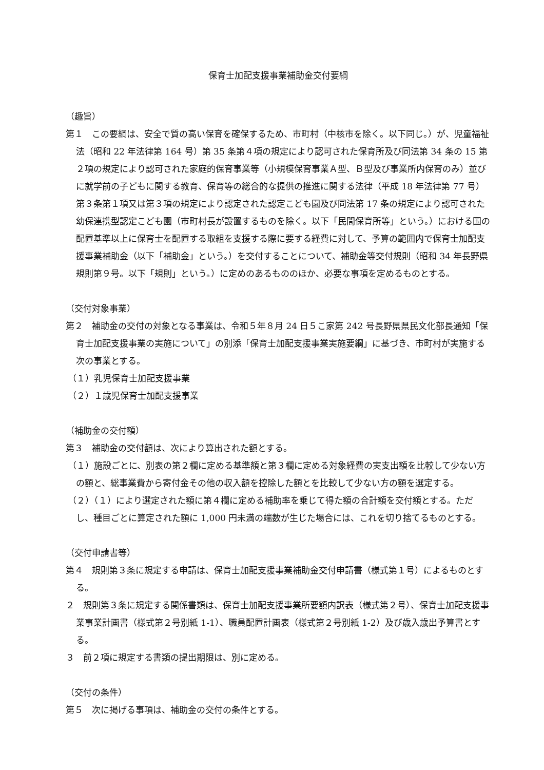保育士加配支援事業補助金交付要綱
（趣旨）
第１　この要綱は、安全で質の高い保育を確保するため、市町村（中核市を除く。以下同じ。）が、児童福祉法（昭和 22 年法律第 164 号）第 35 条第４項の規定により認可された保育所及び同法第 34 条の 15 第２項の規定により認可された家庭的保育事業等（小規模保育事業Ａ型、Ｂ型及び事業所内保育のみ）並びに就学前の子どもに関する教育、保育等の総合的な提供の推進に関する法律（平成 18 年法律第 77 号）第３条第１項又は第３項の規定により認定された認定こども園及び同法第 17 条の規定により認可された幼保連携型認定こども園（市町村長が設置するものを除く。以下「民間保育所等」という。）における国の配置基準以上に保育士を配置する取組を支援する際に要する経費に対して、予算の範囲内で保育士加配支援事業補助金（以下「補助金」という。）を交付することについて、補助金等交付規則（昭和 34 年長野県規則第９号。以下「規則」という。）に定めのあるもののほか、必要な事項を定めるものとする。
（交付対象事業）
第２　補助金の交付の対象となる事業は、令和５年８月 24 日５こ家第 242 号長野県県民文化部長通知「保育士加配支援事業の実施について」の別添「保育士加配支援事業実施要綱」に基づき、市町村が実施する次の事業とする。
（１）乳児保育士加配支援事業
（２）１歳児保育士加配支援事業
（補助金の交付額）
第３　補助金の交付額は、次により算出された額とする。
（１）施設ごとに、別表の第２欄に定める基準額と第３欄に定める対象経費の実支出額を比較して少ない方の額と、総事業費から寄付金その他の収入額を控除した額とを比較して少ない方の額を選定する。
（２）（１）により選定された額に第４欄に定める補助率を乗じて得た額の合計額を交付額とする。ただし、種目ごとに算定された額に 1,000 円未満の端数が生じた場合には、これを切り捨てるものとする。
（交付申請書等）
第４　規則第３条に規定する申請は、保育士加配支援事業補助金交付申請書（様式第１号）によるものとする。
２　規則第３条に規定する関係書類は、保育士加配支援事業所要額内訳表（様式第２号）、保育士加配支援事業事業計画書（様式第２号別紙 1-1）、職員配置計画表（様式第２号別紙 1-2）及び歳入歳出予算書とする。
３　前２項に規定する書類の提出期限は、別に定める。
（交付の条件）
第５　次に掲げる事項は、補助金の交付の条件とする。